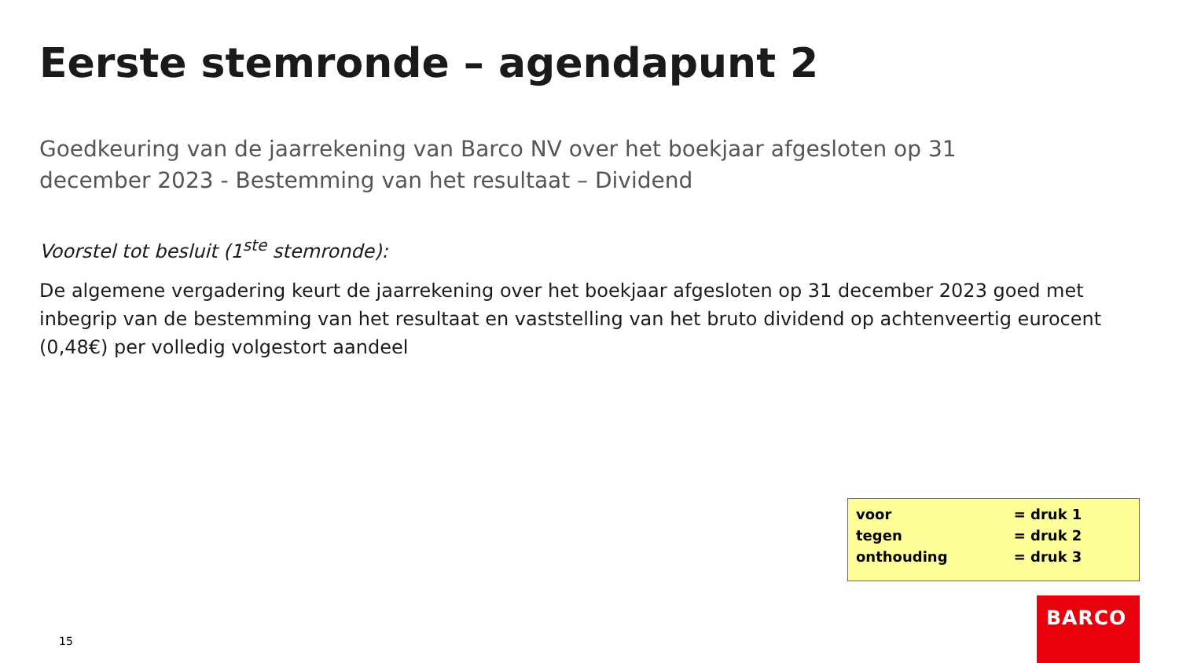Eerste stemronde – agendapunt 2
Goedkeuring van de jaarrekening van Barco NV over het boekjaar afgesloten op 31 december 2023 - Bestemming van het resultaat – Dividend
Voorstel tot besluit (1<sup>ste</sup> stemronde):
De algemene vergadering keurt de jaarrekening over het boekjaar afgesloten op 31 december 2023 goed met inbegrip van de bestemming van het resultaat en vaststelling van het bruto dividend op achtenveertig eurocent (0,48€) per volledig volgestort aandeel
| voor | = druk 1 |
| tegen | = druk 2 |
| onthouding | = druk 3 |
15
BARCO